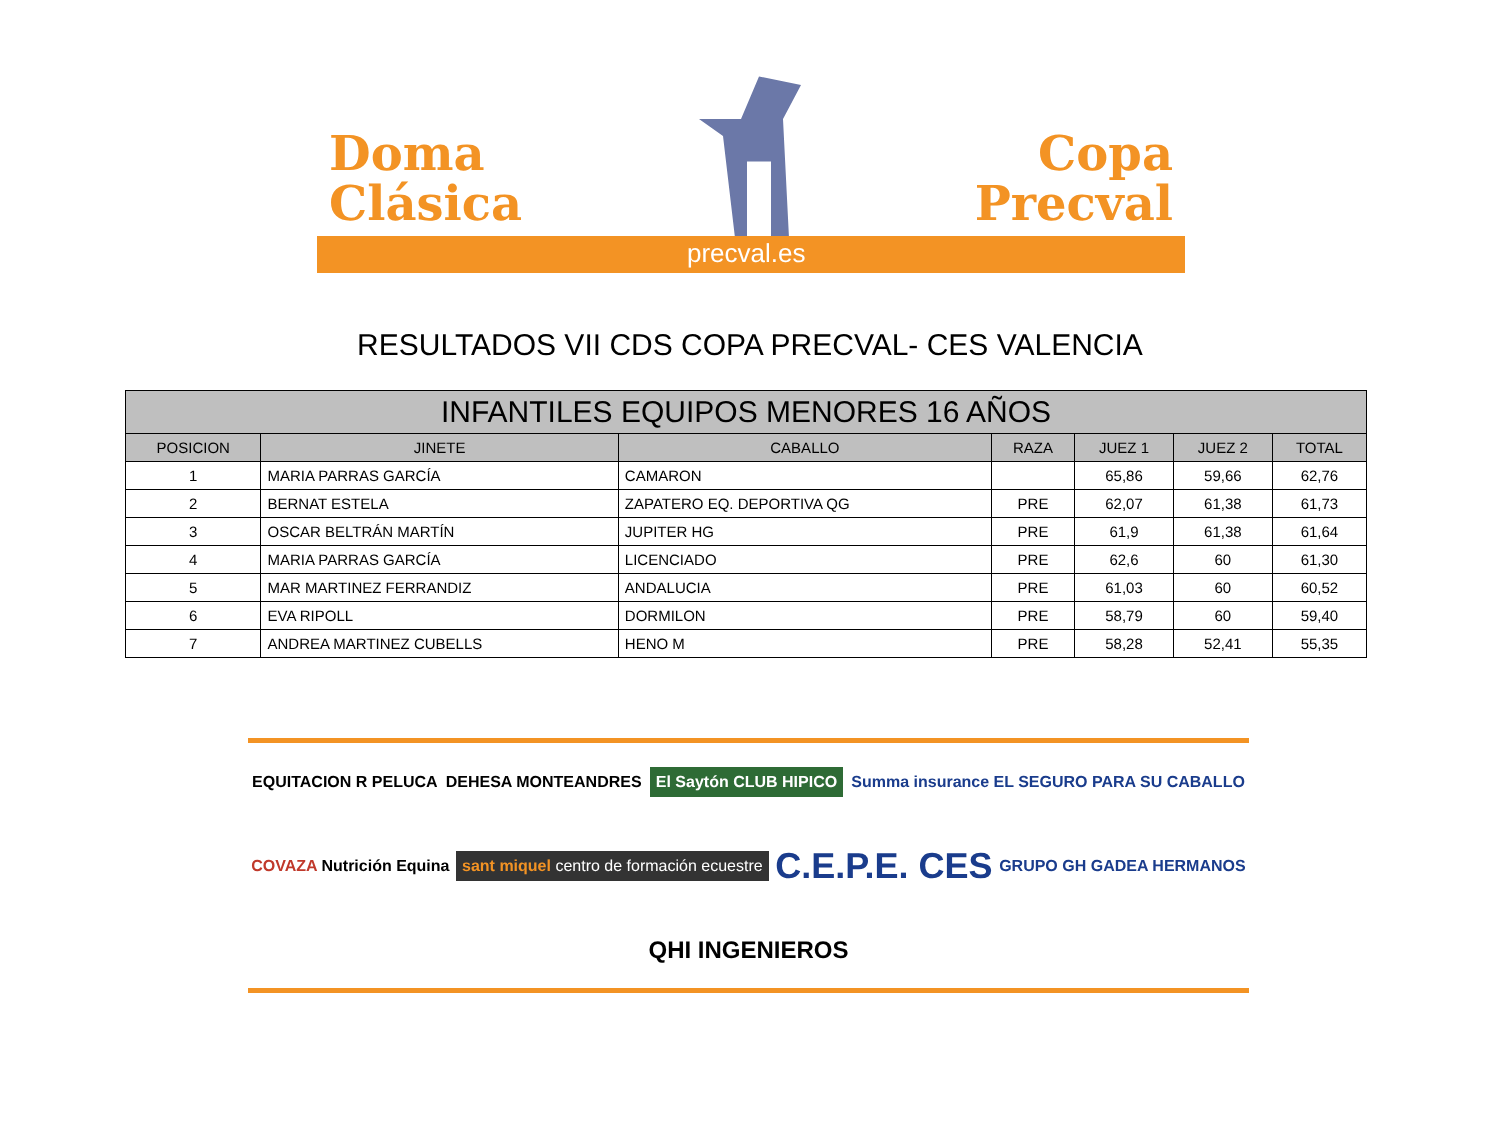Doma
Clásica
Copa
Precval
precval.es
RESULTADOS VII CDS COPA PRECVAL- CES VALENCIA
| INFANTILES EQUIPOS MENORES 16 AÑOS | | | | | | |
| --- | --- | --- | --- | --- | --- | --- |
| POSICION | JINETE | CABALLO | RAZA | JUEZ 1 | JUEZ 2 | TOTAL |
| 1 | MARIA PARRAS GARCÍA | CAMARON | | 65,86 | 59,66 | 62,76 |
| 2 | BERNAT ESTELA | ZAPATERO EQ. DEPORTIVA QG | PRE | 62,07 | 61,38 | 61,73 |
| 3 | OSCAR BELTRÁN MARTÍN | JUPITER HG | PRE | 61,9 | 61,38 | 61,64 |
| 4 | MARIA PARRAS GARCÍA | LICENCIADO | PRE | 62,6 | 60 | 61,30 |
| 5 | MAR MARTINEZ FERRANDIZ | ANDALUCIA | PRE | 61,03 | 60 | 60,52 |
| 6 | EVA RIPOLL | DORMILON | PRE | 58,79 | 60 | 59,40 |
| 7 | ANDREA MARTINEZ CUBELLS | HENO M | PRE | 58,28 | 52,41 | 55,35 |
EQUITACION R PELUCA DEHESA MONTEANDRES El Saytón CLUB HIPICO Summa insurance EL SEGURO PARA SU CABALLO COVAZA Nutrición Equina sant miquel centro de formación ecuestre C.E.P.E. CES GRUPO GH GADEA HERMANOS QHI INGENIEROS